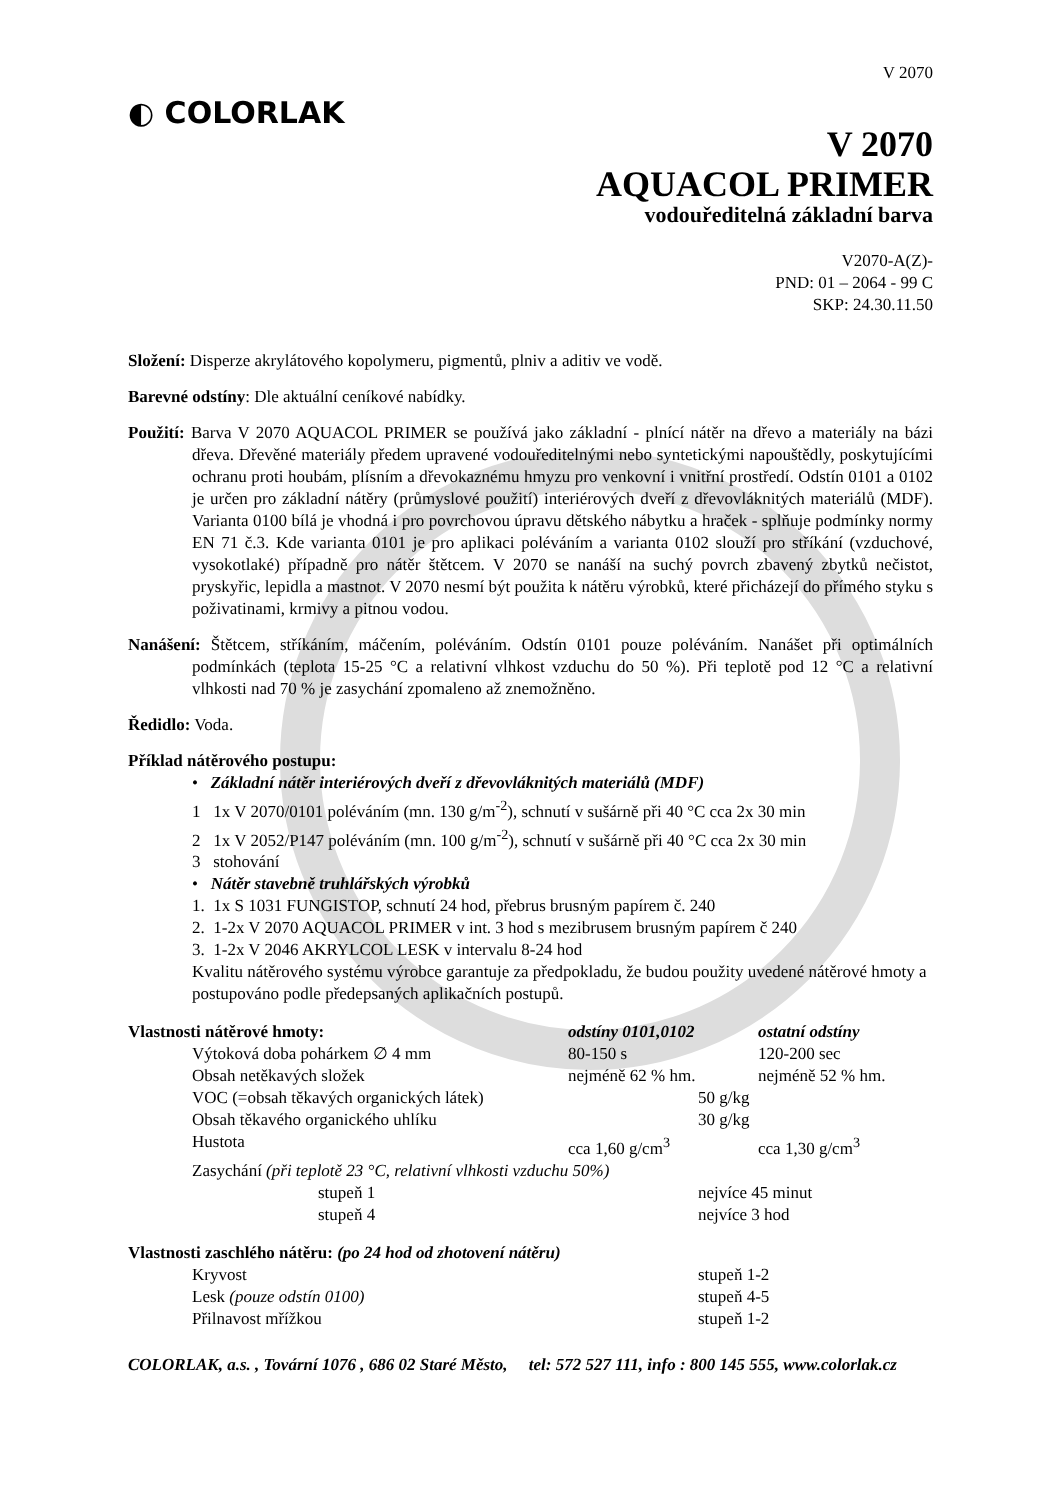V 2070
◐ COLORLAK
V 2070
AQUACOL PRIMER
vodouředitelná základní barva
V2070-A(Z)-
PND: 01 – 2064 - 99 C
SKP: 24.30.11.50
Složení: Disperze akrylátového kopolymeru, pigmentů, plniv a aditiv ve vodě.
Barevné odstíny: Dle aktuální ceníkové nabídky.
Použití: Barva V 2070 AQUACOL PRIMER se používá jako základní - plnící nátěr na dřevo a materiály na bázi dřeva. Dřevěné materiály předem upravené vodouředitelnými nebo syntetickými napouštědly, poskytujícími ochranu proti houbám, plísním a dřevokaznému hmyzu pro venkovní i vnitřní prostředí. Odstín 0101 a 0102 je určen pro základní nátěry (průmyslové použití) interiérových dveří z dřevovláknitých materiálů (MDF). Varianta 0100 bílá je vhodná i pro povrchovou úpravu dětského nábytku a hraček - splňuje podmínky normy EN 71 č.3. Kde varianta 0101 je pro aplikaci poléváním a varianta 0102 slouží pro stříkání (vzduchové, vysokotlaké) případně pro nátěr štětcem. V 2070 se nanáší na suchý povrch zbavený zbytků nečistot, pryskyřic, lepidla a mastnot. V 2070 nesmí být použita k nátěru výrobků, které přicházejí do přímého styku s poživatinami, krmivy a pitnou vodou.
Nanášení: Štětcem, stříkáním, máčením, poléváním. Odstín 0101 pouze poléváním. Nanášet při optimálních podmínkách (teplota 15-25 °C a relativní vlhkost vzduchu do 50 %). Při teplotě pod 12 °C a relativní vlhkosti nad 70 % je zasychání zpomaleno až znemožněno.
Ředidlo: Voda.
Příklad nátěrového postupu:
• Základní nátěr interiérových dveří z dřevovláknitých materiálů (MDF)
1 1x V 2070/0101 poléváním (mn. 130 g/m<sup>-2</sup>), schnutí v sušárně při 40 °C cca 2x 30 min
2 1x V 2052/P147 poléváním (mn. 100 g/m<sup>-2</sup>), schnutí v sušárně při 40 °C cca 2x 30 min
3 stohování
• Nátěr stavebně truhlářských výrobků
1. 1x S 1031 FUNGISTOP, schnutí 24 hod, přebrus brusným papírem č. 240
2. 1-2x V 2070 AQUACOL PRIMER v int. 3 hod s mezibrusem brusným papírem č 240
3. 1-2x V 2046 AKRYLCOL LESK v intervalu 8-24 hod
Kvalitu nátěrového systému výrobce garantuje za předpokladu, že budou použity uvedené nátěrové hmoty a postupováno podle předepsaných aplikačních postupů.
| Vlastnosti nátěrové hmoty: | odstíny 0101,0102 | ostatní odstíny |
| --- | --- | --- |
| Výtoková doba pohárkem ∅ 4 mm | 80-150 s | 120-200 sec |
| Obsah netěkavých složek | nejméně 62 % hm. | nejméně 52 % hm. |
| VOC (=obsah těkavých organických látek) | 50 g/kg | |
| Obsah těkavého organického uhlíku | 30 g/kg | |
| Hustota | cca 1,60 g/cm<sup>3</sup> | cca 1,30 g/cm<sup>3</sup> |
| Zasychání (při teplotě 23 °C, relativní vlhkosti vzduchu 50%) | | |
| stupeň 1 | nejvíce 45 minut | |
| stupeň 4 | nejvíce 3 hod | |
| Vlastnosti zaschlého nátěru: (po 24 hod od zhotovení nátěru) | |
| --- | --- |
| Kryvost | stupeň 1-2 |
| Lesk (pouze odstín 0100) | stupeň 4-5 |
| Přilnavost mřížkou | stupeň 1-2 |
COLORLAK, a.s. , Tovární 1076 , 686 02 Staré Město, tel: 572 527 111, info : 800 145 555, www.colorlak.cz